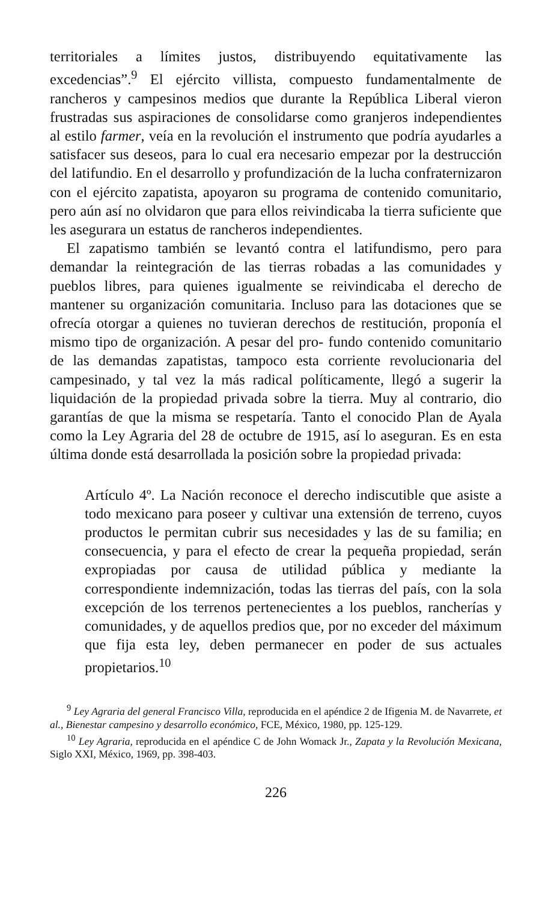territoriales a límites justos, distribuyendo equitativamente las excedencias”.<sup>9</sup> El ejército villista, compuesto fundamentalmente de rancheros y campesinos medios que durante la República Liberal vieron frustradas sus aspiraciones de consolidarse como granjeros independientes al estilo farmer, veía en la revolución el instrumento que podría ayudarles a satisfacer sus deseos, para lo cual era necesario empezar por la destrucción del latifundio. En el desarrollo y profundización de la lucha confraternizaron con el ejército zapatista, apoyaron su programa de contenido comunitario, pero aún así no olvidaron que para ellos reivindicaba la tierra suficiente que les asegurara un estatus de rancheros independientes.
El zapatismo también se levantó contra el latifundismo, pero para demandar la reintegración de las tierras robadas a las comunidades y pueblos libres, para quienes igualmente se reivindicaba el derecho de mantener su organización comunitaria. Incluso para las dotaciones que se ofrecía otorgar a quienes no tuvieran derechos de restitución, proponía el mismo tipo de organización. A pesar del pro- fundo contenido comunitario de las demandas zapatistas, tampoco esta corriente revolucionaria del campesinado, y tal vez la más radical políticamente, llegó a sugerir la liquidación de la propiedad privada sobre la tierra. Muy al contrario, dio garantías de que la misma se respetaría. Tanto el conocido Plan de Ayala como la Ley Agraria del 28 de octubre de 1915, así lo aseguran. Es en esta última donde está desarrollada la posición sobre la propiedad privada:
Artículo 4º. La Nación reconoce el derecho indiscutible que asiste a todo mexicano para poseer y cultivar una extensión de terreno, cuyos productos le permitan cubrir sus necesidades y las de su familia; en consecuencia, y para el efecto de crear la pequeña propiedad, serán expropiadas por causa de utilidad pública y mediante la correspondiente indemnización, todas las tierras del país, con la sola excepción de los terrenos pertenecientes a los pueblos, rancherías y comunidades, y de aquellos predios que, por no exceder del máximum que fija esta ley, deben permanecer en poder de sus actuales propietarios.<sup>10</sup>
<sup>9</sup> Ley Agraria del general Francisco Villa, reproducida en el apéndice 2 de Ifigenia M. de Navarrete, et al., Bienestar campesino y desarrollo económico, FCE, México, 1980, pp. 125-129.
<sup>10</sup> Ley Agraria, reproducida en el apéndice C de John Womack Jr., Zapata y la Revolución Mexicana, Siglo XXI, México, 1969, pp. 398-403.
226